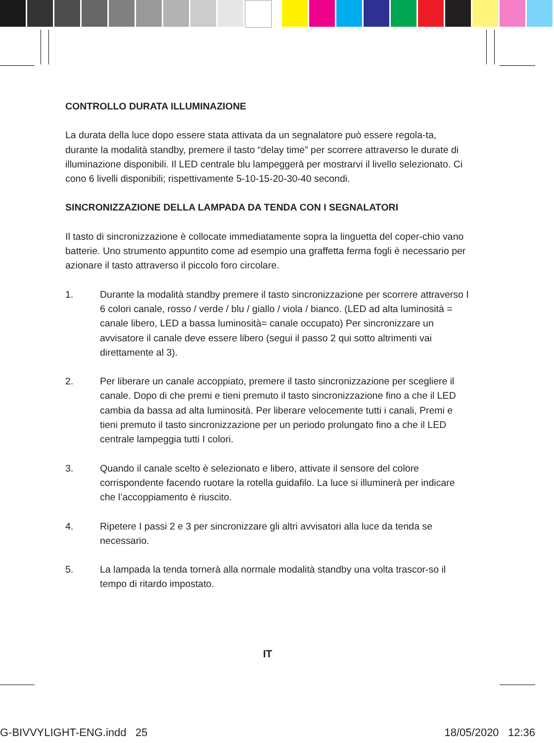CONTROLLO DURATA ILLUMINAZIONE
La durata della luce dopo essere stata attivata da un segnalatore può essere regola-ta, durante la modalità standby, premere il tasto “delay time” per scorrere attraverso le durate di illuminazione disponibili. Il LED centrale blu lampeggerà per mostrarvi il livello selezionato. Ci cono 6 livelli disponibili; rispettivamente 5-10-15-20-30-40 secondi.
SINCRONIZZAZIONE DELLA LAMPADA DA TENDA CON I SEGNALATORI
Il tasto di sincronizzazione è collocate immediatamente sopra la linguetta del coper-chio vano batterie. Uno strumento appuntito come ad esempio una graffetta ferma fogli è necessario per azionare il tasto attraverso il piccolo foro circolare.
1. Durante la modalità standby premere il tasto sincronizzazione per scorrere attraverso I 6 colori canale, rosso / verde / blu / giallo / viola / bianco. (LED ad alta luminosità = canale libero, LED a bassa luminosità= canale occupato) Per sincronizzare un avvisatore il canale deve essere libero (segui il passo 2 qui sotto altrimenti vai direttamente al 3).
2. Per liberare un canale accoppiato, premere il tasto sincronizzazione per scegliere il canale. Dopo di che premi e tieni premuto il tasto sincronizzazione fino a che il LED cambia da bassa ad alta luminosità. Per liberare velocemente tutti i canali, Premi e tieni premuto il tasto sincronizzazione per un periodo prolungato fino a che il LED centrale lampeggia tutti I colori.
3. Quando il canale scelto è selezionato e libero, attivate il sensore del colore corrispondente facendo ruotare la rotella guidafilo. La luce si illuminerà per indicare che l’accoppiamento è riuscito.
4. Ripetere I passi 2 e 3 per sincronizzare gli altri avvisatori alla luce da tenda se necessario.
5. La lampada la tenda tornerà alla normale modalità standby una volta trascor-so il tempo di ritardo impostato.
IT
G-BIVVYLIGHT-ENG.indd 25 18/05/2020 12:36